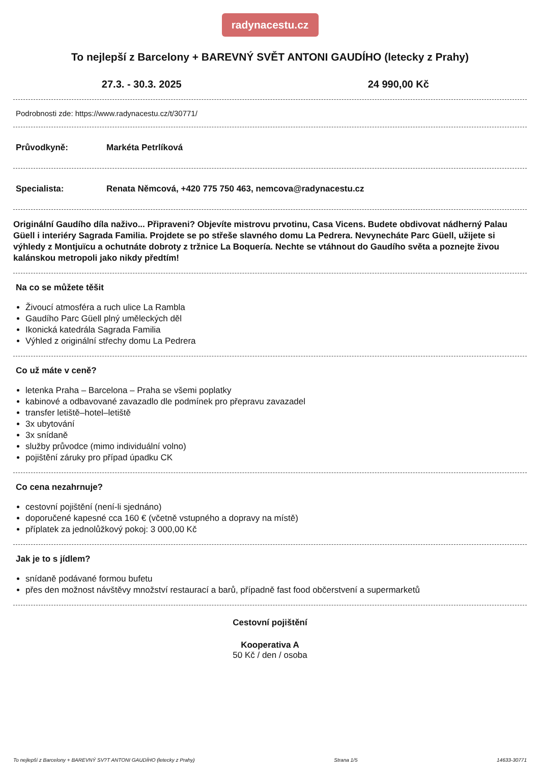radynacestu.cz
To nejlepší z Barcelony + BAREVNÝ SVĚT ANTONI GAUDÍHO (letecky z Prahy)
27.3. - 30.3. 2025 24 990,00 Kč
Podrobnosti zde: https://www.radynacestu.cz/t/30771/
Průvodkyně: Markéta Petrlíková
Specialista: Renata Němcová, +420 775 750 463, nemcova@radynacestu.cz
Originální Gaudího díla naživo... Připraveni? Objevíte mistrovu prvotinu, Casa Vicens. Budete obdivovat nádherný Palau Güell i interiéry Sagrada Familia. Projdete se po střeše slavného domu La Pedrera. Nevynecháte Parc Güell, užijete si výhledy z Montjuïcu a ochutnáte dobroty z tržnice La Boquería. Nechte se vtáhnout do Gaudího světa a poznejte živou kalánskou metropoli jako nikdy předtím!
Na co se můžete těšit
Živoucí atmosféra a ruch ulice La Rambla
Gaudího Parc Güell plný uměleckých děl
Ikonická katedrála Sagrada Familia
Výhled z originální střechy domu La Pedrera
Co už máte v ceně?
letenka Praha – Barcelona – Praha se všemi poplatky
kabinové a odbavované zavazadlo dle podmínek pro přepravu zavazadel
transfer letiště–hotel–letiště
3x ubytování
3x snídaně
služby průvodce (mimo individuální volno)
pojištění záruky pro případ úpadku CK
Co cena nezahrnuje?
cestovní pojištění (není-li sjednáno)
doporučené kapesné cca 160 € (včetně vstupného a dopravy na místě)
příplatek za jednolůžkový pokoj: 3 000,00 Kč
Jak je to s jídlem?
snídaně podávané formou bufetu
přes den možnost návštěvy množství restaurací a barů, případně fast food občerstvení a supermarketů
Cestovní pojištění
Kooperativa A
50 Kč / den / osoba
To nejlepší z Barcelony + BAREVNÝ SV?T ANTONI GAUDÍHO (letecky z Prahy) Strana 1/5 14633-30771